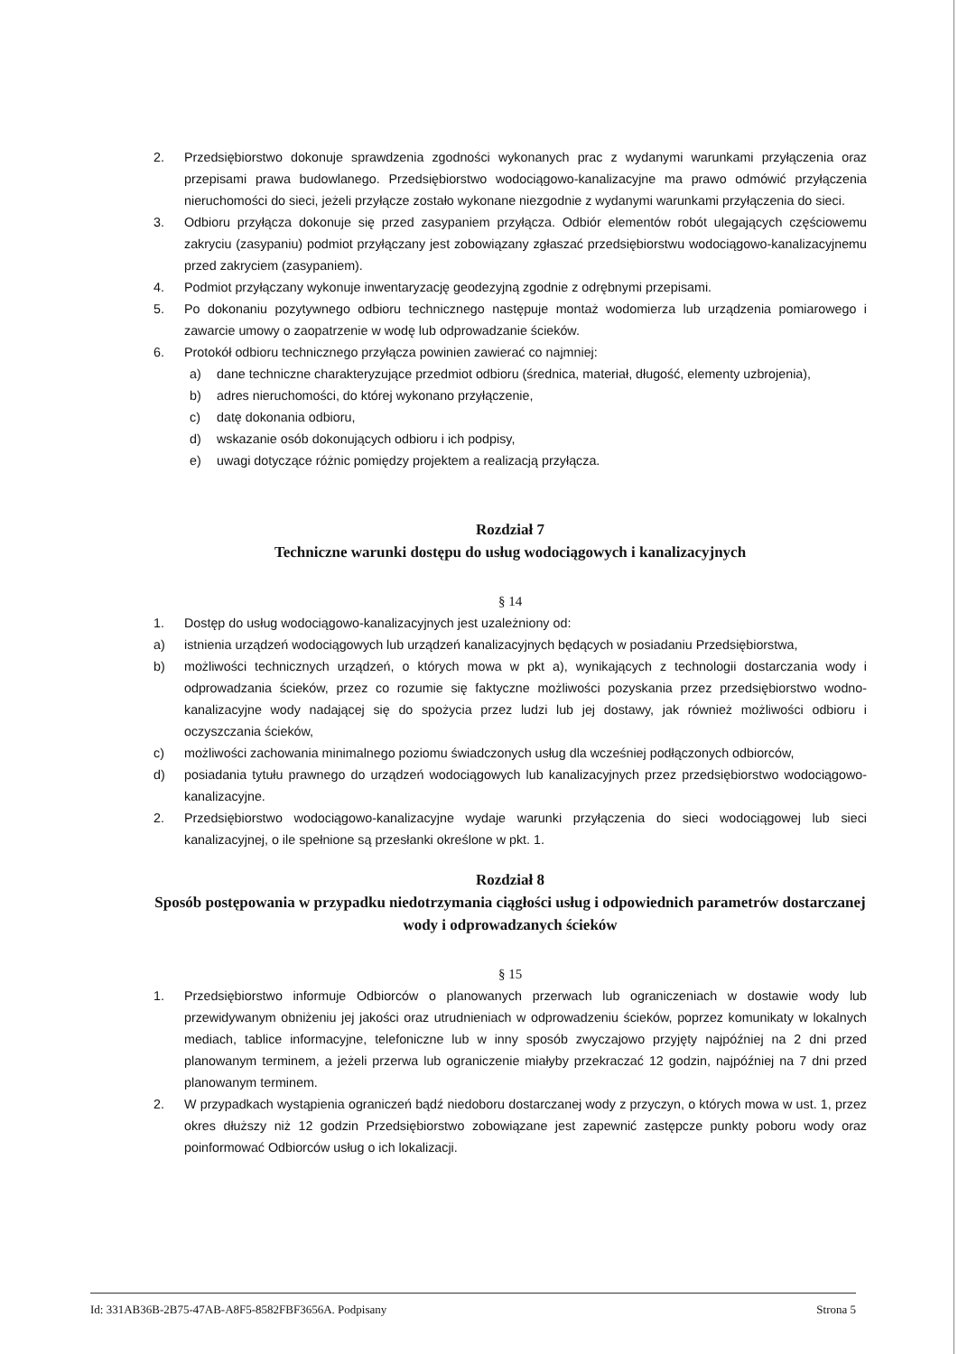2. Przedsiębiorstwo dokonuje sprawdzenia zgodności wykonanych prac z wydanymi warunkami przyłączenia oraz przepisami prawa budowlanego. Przedsiębiorstwo wodociągowo-kanalizacyjne ma prawo odmówić przyłączenia nieruchomości do sieci, jeżeli przyłącze zostało wykonane niezgodnie z wydanymi warunkami przyłączenia do sieci.
3. Odbioru przyłącza dokonuje się przed zasypaniem przyłącza. Odbiór elementów robót ulegających częściowemu zakryciu (zasypaniu) podmiot przyłączany jest zobowiązany zgłaszać przedsiębiorstwu wodociągowo-kanalizacyjnemu przed zakryciem (zasypaniem).
4. Podmiot przyłączany wykonuje inwentaryzację geodezyjną zgodnie z odrębnymi przepisami.
5. Po dokonaniu pozytywnego odbioru technicznego następuje montaż wodomierza lub urządzenia pomiarowego i zawarcie umowy o zaopatrzenie w wodę lub odprowadzanie ścieków.
6. Protokół odbioru technicznego przyłącza powinien zawierać co najmniej:
a) dane techniczne charakteryzujące przedmiot odbioru (średnica, materiał, długość, elementy uzbrojenia),
b) adres nieruchomości, do której wykonano przyłączenie,
c) datę dokonania odbioru,
d) wskazanie osób dokonujących odbioru i ich podpisy,
e) uwagi dotyczące różnic pomiędzy projektem a realizacją przyłącza.
Rozdział 7
Techniczne warunki dostępu do usług wodociągowych i kanalizacyjnych
§ 14
1. Dostęp do usług wodociągowo-kanalizacyjnych jest uzależniony od:
a) istnienia urządzeń wodociągowych lub urządzeń kanalizacyjnych będących w posiadaniu Przedsiębiorstwa,
b) możliwości technicznych urządzeń, o których mowa w pkt a), wynikających z technologii dostarczania wody i odprowadzania ścieków, przez co rozumie się faktyczne możliwości pozyskania przez przedsiębiorstwo wodno-kanalizacyjne wody nadającej się do spożycia przez ludzi lub jej dostawy, jak również możliwości odbioru i oczyszczania ścieków,
c) możliwości zachowania minimalnego poziomu świadczonych usług dla wcześniej podłączonych odbiorców,
d) posiadania tytułu prawnego do urządzeń wodociągowych lub kanalizacyjnych przez przedsiębiorstwo wodociągowo-kanalizacyjne.
2. Przedsiębiorstwo wodociągowo-kanalizacyjne wydaje warunki przyłączenia do sieci wodociągowej lub sieci kanalizacyjnej, o ile spełnione są przesłanki określone w pkt. 1.
Rozdział 8
Sposób postępowania w przypadku niedotrzymania ciągłości usług i odpowiednich parametrów dostarczanej wody i odprowadzanych ścieków
§ 15
1. Przedsiębiorstwo informuje Odbiorców o planowanych przerwach lub ograniczeniach w dostawie wody lub przewidywanym obniżeniu jej jakości oraz utrudnieniach w odprowadzeniu ścieków, poprzez komunikaty w lokalnych mediach, tablice informacyjne, telefoniczne lub w inny sposób zwyczajowo przyjęty najpóźniej na 2 dni przed planowanym terminem, a jeżeli przerwa lub ograniczenie miałyby przekraczać 12 godzin, najpóźniej na 7 dni przed planowanym terminem.
2. W przypadkach wystąpienia ograniczeń bądź niedoboru dostarczanej wody z przyczyn, o których mowa w ust. 1, przez okres dłuższy niż 12 godzin Przedsiębiorstwo zobowiązane jest zapewnić zastępcze punkty poboru wody oraz poinformować Odbiorców usług o ich lokalizacji.
Id: 331AB36B-2B75-47AB-A8F5-8582FBF3656A. Podpisany Strona 5